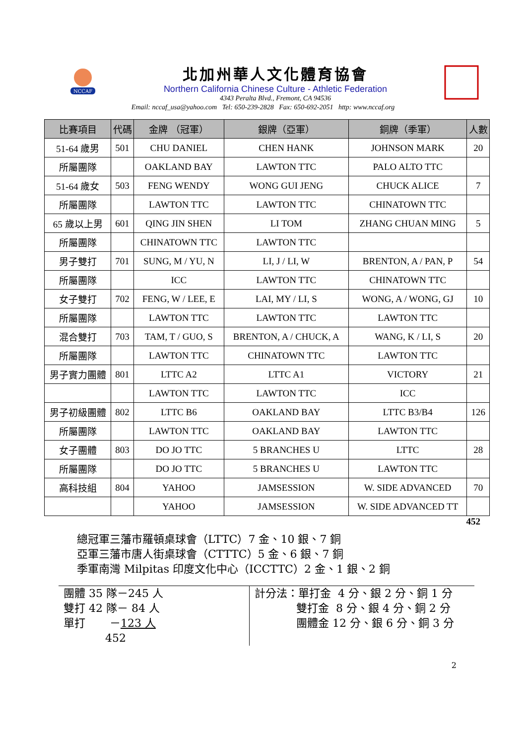NCCAF
北加州華人文化體育協會
Northern California Chinese Culture - Athletic Federation
4343 Peralta Blvd., Fremont, CA 94536
Email: nccaf_usa@yahoo.com Tel: 650-239-2828 Fax: 650-692-2051 http: www.nccaf.org
| 比賽項目 | 代碼 | 金牌 （冠軍） | 銀牌（亞軍） | 銅牌（季軍） | 人數 |
| --- | --- | --- | --- | --- | --- |
| 51-64 歲男 | 501 | CHU DANIEL | CHEN HANK | JOHNSON MARK | 20 |
| 所屬團隊 | | OAKLAND BAY | LAWTON TTC | PALO ALTO TTC | |
| 51-64 歲女 | 503 | FENG WENDY | WONG GUI JENG | CHUCK ALICE | 7 |
| 所屬團隊 | | LAWTON TTC | LAWTON TTC | CHINATOWN TTC | |
| 65 歲以上男 | 601 | QING JIN SHEN | LI TOM | ZHANG CHUAN MING | 5 |
| 所屬團隊 | | CHINATOWN TTC | LAWTON TTC | | |
| 男子雙打 | 701 | SUNG, M / YU, N | LI, J / LI, W | BRENTON, A / PAN, P | 54 |
| 所屬團隊 | | ICC | LAWTON TTC | CHINATOWN TTC | |
| 女子雙打 | 702 | FENG, W / LEE, E | LAI, MY / LI, S | WONG, A / WONG, GJ | 10 |
| 所屬團隊 | | LAWTON TTC | LAWTON TTC | LAWTON TTC | |
| 混合雙打 | 703 | TAM, T / GUO, S | BRENTON, A / CHUCK, A | WANG, K / LI, S | 20 |
| 所屬團隊 | | LAWTON TTC | CHINATOWN TTC | LAWTON TTC | |
| 男子實力團體 | 801 | LTTC A2 | LTTC A1 | VICTORY | 21 |
| | | LAWTON TTC | LAWTON TTC | ICC | |
| 男子初級團體 | 802 | LTTC B6 | OAKLAND BAY | LTTC B3/B4 | 126 |
| 所屬團隊 | | LAWTON TTC | OAKLAND BAY | LAWTON TTC | |
| 女子團體 | 803 | DO JO TTC | 5 BRANCHES U | LTTC | 28 |
| 所屬團隊 | | DO JO TTC | 5 BRANCHES U | LAWTON TTC | |
| 高科技組 | 804 | YAHOO | JAMSESSION | W. SIDE ADVANCED | 70 |
| | | YAHOO | JAMSESSION | W. SIDE ADVANCED TT | |
452
總冠軍三藩市羅頓桌球會（LTTC）7 金、10 銀、7 銅
亞軍三藩市唐人街桌球會（CTTTC）5 金、6 銀、7 銅
季軍南灣 Milpitas 印度文化中心（ICCTTC）2 金、1 銀、2 銅
團體 35 隊－245 人
雙打 42 隊－ 84 人
單打 －123 人
452
計分法：單打金 4 分、銀 2 分、銅 1 分
雙打金 8 分、銀 4 分、銅 2 分
團體金 12 分、銀 6 分、銅 3 分
2